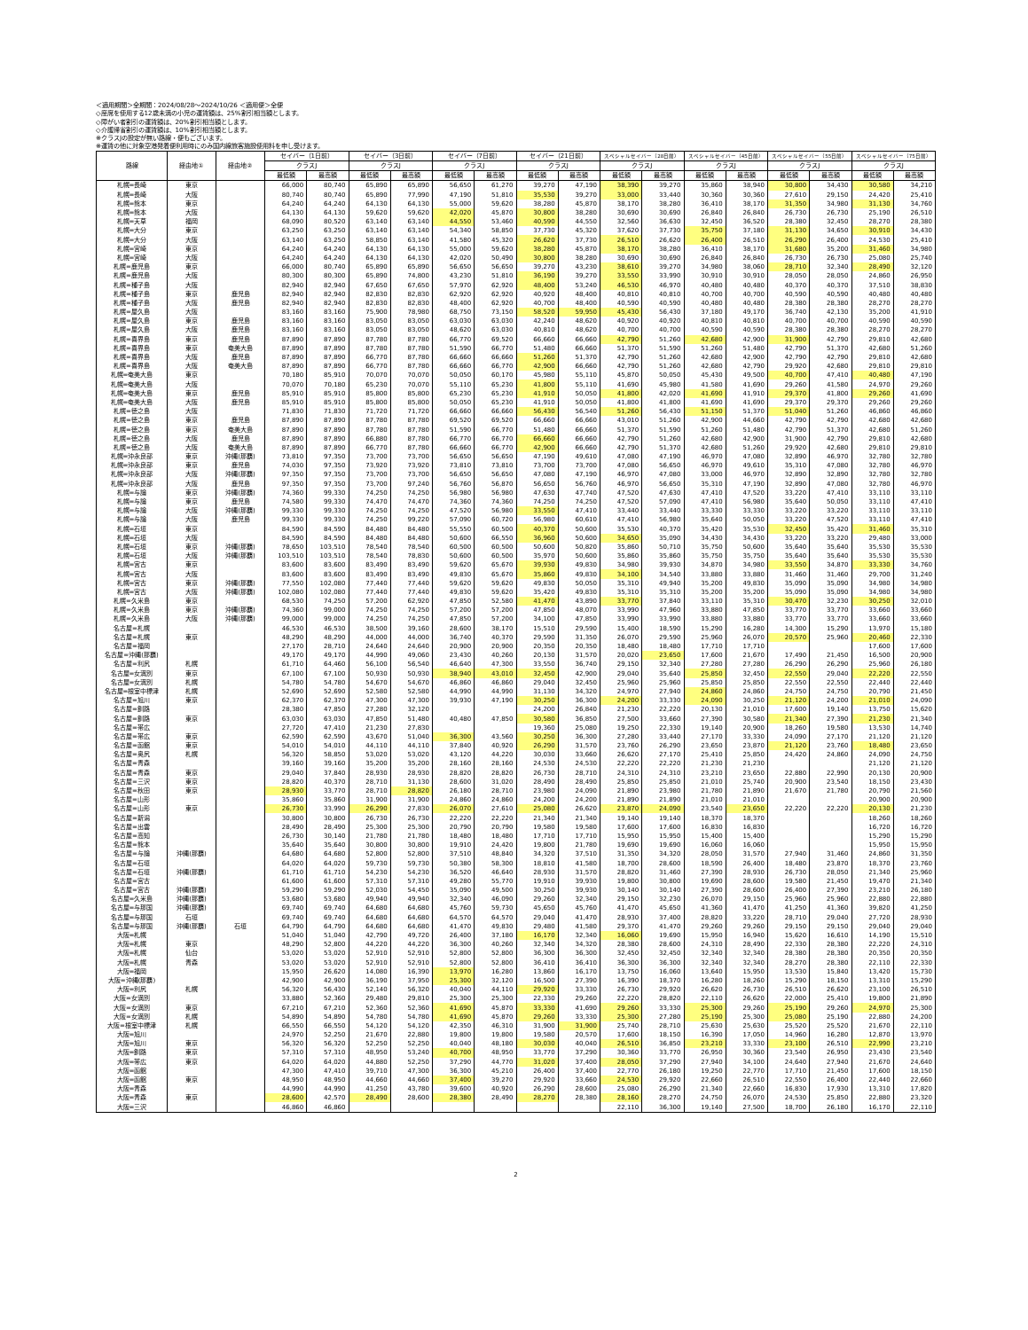＜適用期間＞全期間：2024/08/28～2024/10/26 ＜適用便＞全便
◇座席を使用する12歳未満の小児の運賃額は、25%割引相当額とします。
◇障がい者割引の運賃額は、20%割引相当額とします。
◇介護帰省割引の運賃額は、10%割引相当額とします。
※クラスJの設定が無い路線・便もございます。
※運賃の他に対象空港発着便利用時にのみ国内線旅客施設使用料を申し受けます。
| 路線 | 経由地① | 経由地② | セイバー（1日前） | | セイバー（3日前） | | セイバー（7日前） | | セイバー（21日前） | | スペシャルセイバー（28日前） | | スペシャルセイバー（45日前） | | スペシャルセイバー（55日前） | | スペシャルセイバー（75日前） | |
| --- | --- | --- | --- | --- | --- | --- | --- | --- | --- | --- | --- | --- | --- | --- | --- | --- | --- | --- |
| | | | クラスJ | | クラスJ | | クラスJ | | クラスJ | | クラスJ | | クラスJ | | クラスJ | | クラスJ | |
| | | | 最低額 | 最高額 | 最低額 | 最高額 | 最低額 | 最高額 | 最低額 | 最高額 | 最低額 | 最高額 | 最低額 | 最高額 | 最低額 | 最高額 | 最低額 | 最高額 |
| 札幌=長崎 | 東京 | | 66,000 | 80,740 | 65,890 | 65,890 | 56,650 | 61,270 | 39,270 | 47,190 | 38,390 | 39,270 | 35,860 | 38,940 | 30,800 | 34,430 | 30,580 | 34,210 |
| 札幌=長崎 | 大阪 | | 80,740 | 80,740 | 65,890 | 77,990 | 47,190 | 51,810 | 35,530 | 39,270 | 33,000 | 33,440 | 30,360 | 30,360 | 27,610 | 29,150 | 24,420 | 25,410 |
| 札幌=熊本 | 東京 | | 64,240 | 64,240 | 64,130 | 64,130 | 55,000 | 59,620 | 38,280 | 45,870 | 38,170 | 38,280 | 36,410 | 38,170 | 31,350 | 34,980 | 31,130 | 34,760 |
| 札幌=熊本 | 大阪 | | 64,130 | 64,130 | 59,620 | 59,620 | 42,020 | 45,870 | 30,800 | 38,280 | 30,690 | 30,690 | 26,840 | 26,840 | 26,730 | 26,730 | 25,190 | 26,510 |
| 札幌=天草 | 福岡 | | 68,090 | 80,520 | 63,140 | 63,140 | 44,550 | 53,460 | 40,590 | 44,550 | 32,560 | 36,630 | 32,450 | 36,520 | 28,380 | 32,450 | 28,270 | 28,380 |
| 札幌=大分 | 東京 | | 63,250 | 63,250 | 63,140 | 63,140 | 54,340 | 58,850 | 37,730 | 45,320 | 37,620 | 37,730 | 35,750 | 37,180 | 31,130 | 34,650 | 30,910 | 34,430 |
| 札幌=大分 | 大阪 | | 63,140 | 63,250 | 58,850 | 63,140 | 41,580 | 45,320 | 26,620 | 37,730 | 26,510 | 26,620 | 26,400 | 26,510 | 26,290 | 26,400 | 24,530 | 25,410 |
| 札幌=宮崎 | 東京 | | 64,240 | 64,240 | 64,130 | 64,130 | 55,000 | 59,620 | 38,280 | 45,870 | 38,170 | 38,280 | 36,410 | 38,170 | 31,680 | 35,200 | 31,460 | 34,980 |
| 札幌=宮崎 | 大阪 | | 64,240 | 64,240 | 64,130 | 64,130 | 42,020 | 50,490 | 30,800 | 38,280 | 30,690 | 30,690 | 26,840 | 26,840 | 26,730 | 26,730 | 25,080 | 25,740 |
| 札幌=鹿児島 | 東京 | | 66,000 | 80,740 | 65,890 | 65,890 | 56,650 | 56,650 | 39,270 | 43,230 | 38,610 | 39,270 | 34,980 | 38,060 | 28,710 | 32,340 | 28,490 | 32,120 |
| 札幌=鹿児島 | 大阪 | | 80,300 | 80,300 | 65,890 | 74,800 | 43,230 | 51,810 | 36,190 | 39,270 | 33,550 | 33,990 | 30,910 | 30,910 | 28,050 | 28,050 | 24,860 | 26,950 |
| 札幌=種子島 | 大阪 | | 82,940 | 82,940 | 67,650 | 67,650 | 57,970 | 62,920 | 48,400 | 53,240 | 46,530 | 46,970 | 40,480 | 40,480 | 40,370 | 40,370 | 37,510 | 38,830 |
| 札幌=種子島 | 東京 | 鹿児島 | 82,940 | 82,940 | 82,830 | 82,830 | 62,920 | 62,920 | 40,920 | 48,400 | 40,810 | 40,810 | 40,700 | 40,700 | 40,590 | 40,590 | 40,480 | 40,480 |
| 札幌=種子島 | 大阪 | 鹿児島 | 82,940 | 82,940 | 82,830 | 82,830 | 48,400 | 62,920 | 40,700 | 48,400 | 40,590 | 40,590 | 40,480 | 40,480 | 28,380 | 28,380 | 28,270 | 28,270 |
| 札幌=屋久島 | 大阪 | | 83,160 | 83,160 | 75,900 | 78,980 | 68,750 | 73,150 | 58,520 | 59,950 | 45,430 | 56,430 | 37,180 | 49,170 | 36,740 | 42,130 | 35,200 | 41,910 |
| 札幌=屋久島 | 東京 | 鹿児島 | 83,160 | 83,160 | 83,050 | 83,050 | 63,030 | 63,030 | 42,240 | 48,620 | 40,920 | 40,920 | 40,810 | 40,810 | 40,700 | 40,700 | 40,590 | 40,590 |
| 札幌=屋久島 | 大阪 | 鹿児島 | 83,160 | 83,160 | 83,050 | 83,050 | 48,620 | 63,030 | 40,810 | 48,620 | 40,700 | 40,700 | 40,590 | 40,590 | 28,380 | 28,380 | 28,270 | 28,270 |
| 札幌=喜界島 | 東京 | 鹿児島 | 87,890 | 87,890 | 87,780 | 87,780 | 66,770 | 69,520 | 66,660 | 66,660 | 42,790 | 51,260 | 42,680 | 42,900 | 31,900 | 42,790 | 29,810 | 42,680 |
| 札幌=喜界島 | 東京 | 奄美大島 | 87,890 | 87,890 | 87,780 | 87,780 | 51,590 | 66,770 | 51,480 | 66,660 | 51,370 | 51,590 | 51,260 | 51,480 | 42,790 | 51,370 | 42,680 | 51,260 |
| 札幌=喜界島 | 大阪 | 鹿児島 | 87,890 | 87,890 | 66,770 | 87,780 | 66,660 | 66,660 | 51,260 | 51,370 | 42,790 | 51,260 | 42,680 | 42,900 | 42,790 | 42,790 | 29,810 | 42,680 |
| 札幌=喜界島 | 大阪 | 奄美大島 | 87,890 | 87,890 | 66,770 | 87,780 | 66,660 | 66,770 | 42,900 | 66,660 | 42,790 | 51,260 | 42,680 | 42,790 | 29,920 | 42,680 | 29,810 | 29,810 |
| 札幌=奄美大島 | 東京 | | 70,180 | 85,910 | 70,070 | 70,070 | 50,050 | 60,170 | 45,980 | 55,110 | 45,870 | 50,050 | 45,430 | 49,500 | 40,700 | 47,410 | 40,480 | 47,190 |
| 札幌=奄美大島 | 大阪 | | 70,070 | 70,180 | 65,230 | 70,070 | 55,110 | 65,230 | 41,800 | 55,110 | 41,690 | 45,980 | 41,580 | 41,690 | 29,260 | 41,580 | 24,970 | 29,260 |
| 札幌=奄美大島 | 東京 | 鹿児島 | 85,910 | 85,910 | 85,800 | 85,800 | 65,230 | 65,230 | 41,910 | 50,050 | 41,800 | 42,020 | 41,690 | 41,910 | 29,370 | 41,800 | 29,260 | 41,690 |
| 札幌=奄美大島 | 大阪 | 鹿児島 | 85,910 | 85,910 | 85,800 | 85,800 | 50,050 | 65,230 | 41,910 | 50,050 | 41,800 | 41,800 | 41,690 | 41,690 | 29,370 | 29,370 | 29,260 | 29,260 |
| 札幌=徳之島 | 大阪 | | 71,830 | 71,830 | 71,720 | 71,720 | 66,660 | 66,660 | 56,430 | 56,540 | 51,260 | 56,430 | 51,150 | 51,370 | 51,040 | 51,260 | 46,860 | 46,860 |
| 札幌=徳之島 | 東京 | 鹿児島 | 87,890 | 87,890 | 87,780 | 87,780 | 69,520 | 69,520 | 66,660 | 66,660 | 43,010 | 51,260 | 42,900 | 44,660 | 42,790 | 42,790 | 42,680 | 42,680 |
| 札幌=徳之島 | 東京 | 奄美大島 | 87,890 | 87,890 | 87,780 | 87,780 | 51,590 | 66,770 | 51,480 | 66,660 | 51,370 | 51,590 | 51,260 | 51,480 | 42,790 | 51,370 | 42,680 | 51,260 |
| 札幌=徳之島 | 大阪 | 鹿児島 | 87,890 | 87,890 | 66,880 | 87,780 | 66,770 | 66,770 | 66,660 | 66,660 | 42,790 | 51,260 | 42,680 | 42,900 | 31,900 | 42,790 | 29,810 | 42,680 |
| 札幌=徳之島 | 大阪 | 奄美大島 | 87,890 | 87,890 | 66,770 | 87,780 | 66,660 | 66,770 | 42,900 | 66,660 | 42,790 | 51,370 | 42,680 | 51,260 | 29,920 | 42,680 | 29,810 | 29,810 |
| 札幌=沖永良部 | 東京 | 沖縄(那覇) | 73,810 | 97,350 | 73,700 | 73,700 | 56,650 | 56,650 | 47,190 | 49,610 | 47,080 | 47,190 | 46,970 | 47,080 | 32,890 | 46,970 | 32,780 | 32,780 |
| 札幌=沖永良部 | 東京 | 鹿児島 | 74,030 | 97,350 | 73,920 | 73,920 | 73,810 | 73,810 | 73,700 | 73,700 | 47,080 | 56,650 | 46,970 | 49,610 | 35,310 | 47,080 | 32,780 | 46,970 |
| 札幌=沖永良部 | 大阪 | 沖縄(那覇) | 97,350 | 97,350 | 73,700 | 73,700 | 56,650 | 56,650 | 47,080 | 47,190 | 46,970 | 47,080 | 33,000 | 46,970 | 32,890 | 32,890 | 32,780 | 32,780 |
| 札幌=沖永良部 | 大阪 | 鹿児島 | 97,350 | 97,350 | 73,700 | 97,240 | 56,760 | 56,870 | 56,650 | 56,760 | 46,970 | 56,650 | 35,310 | 47,190 | 32,890 | 47,080 | 32,780 | 46,970 |
| 札幌=与論 | 東京 | 沖縄(那覇) | 74,360 | 99,330 | 74,250 | 74,250 | 56,980 | 56,980 | 47,630 | 47,740 | 47,520 | 47,630 | 47,410 | 47,520 | 33,220 | 47,410 | 33,110 | 33,110 |
| 札幌=与論 | 東京 | 鹿児島 | 74,580 | 99,330 | 74,470 | 74,470 | 74,360 | 74,360 | 74,250 | 74,250 | 47,520 | 57,090 | 47,410 | 56,980 | 35,640 | 50,050 | 33,110 | 47,410 |
| 札幌=与論 | 大阪 | 沖縄(那覇) | 99,330 | 99,330 | 74,250 | 74,250 | 47,520 | 56,980 | 33,550 | 47,410 | 33,440 | 33,440 | 33,330 | 33,330 | 33,220 | 33,220 | 33,110 | 33,110 |
| 札幌=与論 | 大阪 | 鹿児島 | 99,330 | 99,330 | 74,250 | 99,220 | 57,090 | 60,720 | 56,980 | 60,610 | 47,410 | 56,980 | 35,640 | 50,050 | 33,220 | 47,520 | 33,110 | 47,410 |
| 札幌=石垣 | 東京 | | 84,590 | 84,590 | 84,480 | 84,480 | 55,550 | 60,500 | 40,370 | 50,600 | 35,530 | 40,370 | 35,420 | 35,530 | 32,450 | 35,420 | 31,460 | 35,310 |
| 札幌=石垣 | 大阪 | | 84,590 | 84,590 | 84,480 | 84,480 | 50,600 | 66,550 | 36,960 | 50,600 | 34,650 | 35,090 | 34,430 | 34,430 | 33,220 | 33,220 | 29,480 | 33,000 |
| 札幌=石垣 | 東京 | 沖縄(那覇) | 78,650 | 103,510 | 78,540 | 78,540 | 60,500 | 60,500 | 50,600 | 50,820 | 35,860 | 50,710 | 35,750 | 50,600 | 35,640 | 35,640 | 35,530 | 35,530 |
| 札幌=石垣 | 大阪 | 沖縄(那覇) | 103,510 | 103,510 | 78,540 | 78,830 | 50,600 | 60,500 | 35,970 | 50,600 | 35,860 | 35,860 | 35,750 | 35,750 | 35,640 | 35,640 | 35,530 | 35,530 |
| 札幌=宮古 | 東京 | | 83,600 | 83,600 | 83,490 | 83,490 | 59,620 | 65,670 | 39,930 | 49,830 | 34,980 | 39,930 | 34,870 | 34,980 | 33,550 | 34,870 | 33,330 | 34,760 |
| 札幌=宮古 | 大阪 | | 83,600 | 83,600 | 83,490 | 83,490 | 49,830 | 65,670 | 35,860 | 49,830 | 34,100 | 34,540 | 33,880 | 33,880 | 31,460 | 31,460 | 29,700 | 31,240 |
| 札幌=宮古 | 東京 | 沖縄(那覇) | 77,550 | 102,080 | 77,440 | 77,440 | 59,620 | 59,620 | 49,830 | 50,050 | 35,310 | 49,940 | 35,200 | 49,830 | 35,090 | 35,090 | 34,980 | 34,980 |
| 札幌=宮古 | 大阪 | 沖縄(那覇) | 102,080 | 102,080 | 77,440 | 77,440 | 49,830 | 59,620 | 35,420 | 49,830 | 35,310 | 35,310 | 35,200 | 35,200 | 35,090 | 35,090 | 34,980 | 34,980 |
| 札幌=久米島 | 東京 | | 68,530 | 74,250 | 57,200 | 62,920 | 47,850 | 52,580 | 41,470 | 43,890 | 33,770 | 37,840 | 33,110 | 35,310 | 30,470 | 32,230 | 30,250 | 32,010 |
| 札幌=久米島 | 東京 | 沖縄(那覇) | 74,360 | 99,000 | 74,250 | 74,250 | 57,200 | 57,200 | 47,850 | 48,070 | 33,990 | 47,960 | 33,880 | 47,850 | 33,770 | 33,770 | 33,660 | 33,660 |
| 札幌=久米島 | 大阪 | 沖縄(那覇) | 99,000 | 99,000 | 74,250 | 74,250 | 47,850 | 57,200 | 34,100 | 47,850 | 33,990 | 33,990 | 33,880 | 33,880 | 33,770 | 33,770 | 33,660 | 33,660 |
| 名古屋=札幌 | | | 46,530 | 46,530 | 38,500 | 39,160 | 28,600 | 38,170 | 15,510 | 29,590 | 15,400 | 18,590 | 15,290 | 16,280 | 14,300 | 15,290 | 13,970 | 15,180 |
| 名古屋=札幌 | 東京 | | 48,290 | 48,290 | 44,000 | 44,000 | 36,740 | 40,370 | 29,590 | 31,350 | 26,070 | 29,590 | 25,960 | 26,070 | 20,570 | 25,960 | 20,460 | 22,330 |
| 名古屋=福岡 | | | 27,170 | 28,710 | 24,640 | 24,640 | 20,900 | 20,900 | 20,350 | 20,350 | 18,480 | 18,480 | 17,710 | 17,710 | | | 17,600 | 17,600 |
| 名古屋=沖縄(那覇) | | | 49,170 | 49,170 | 44,990 | 49,060 | 23,430 | 40,260 | 20,130 | 31,570 | 20,020 | 23,650 | 17,600 | 21,670 | 17,490 | 21,450 | 16,500 | 20,900 |
| 名古屋=利尻 | 札幌 | | 61,710 | 64,460 | 56,100 | 56,540 | 46,640 | 47,300 | 33,550 | 36,740 | 29,150 | 32,340 | 27,280 | 27,280 | 26,290 | 26,290 | 25,960 | 26,180 |
| 名古屋=女満別 | 東京 | | 67,100 | 67,100 | 50,930 | 50,930 | 38,940 | 43,010 | 32,450 | 42,900 | 29,040 | 35,640 | 25,850 | 32,450 | 22,550 | 29,040 | 22,220 | 22,550 |
| 名古屋=女満別 | 札幌 | | 54,780 | 54,780 | 54,670 | 54,670 | 46,860 | 46,860 | 29,040 | 32,450 | 25,960 | 25,960 | 25,850 | 25,850 | 22,550 | 22,550 | 22,440 | 22,440 |
| 名古屋=根室中標津 | 札幌 | | 52,690 | 52,690 | 52,580 | 52,580 | 44,990 | 44,990 | 31,130 | 34,320 | 24,970 | 27,940 | 24,860 | 24,860 | 24,750 | 24,750 | 20,790 | 21,450 |
| 名古屋=旭川 | 東京 | | 62,370 | 62,370 | 47,300 | 47,300 | 39,930 | 47,190 | 30,250 | 36,300 | 24,200 | 33,330 | 24,090 | 30,250 | 21,120 | 24,200 | 21,010 | 24,090 |
| 名古屋=釧路 | | | 28,380 | 47,850 | 27,280 | 32,120 | | | 24,200 | 26,840 | 21,230 | 22,220 | 20,130 | 21,010 | 17,600 | 19,140 | 13,750 | 15,620 |
| 名古屋=釧路 | 東京 | | 63,030 | 63,030 | 47,850 | 51,480 | 40,480 | 47,850 | 30,580 | 36,850 | 27,500 | 33,660 | 27,390 | 30,580 | 21,340 | 27,390 | 21,230 | 21,340 |
| 名古屋=帯広 | | | 27,720 | 47,410 | 21,230 | 27,830 | | | 19,360 | 25,080 | 19,250 | 22,330 | 19,140 | 20,900 | 18,260 | 19,580 | 13,530 | 14,740 |
| 名古屋=帯広 | 東京 | | 62,590 | 62,590 | 43,670 | 51,040 | 36,300 | 43,560 | 30,250 | 36,300 | 27,280 | 33,440 | 27,170 | 33,330 | 24,090 | 27,170 | 21,120 | 21,120 |
| 名古屋=函館 | 東京 | | 54,010 | 54,010 | 44,110 | 44,110 | 37,840 | 40,920 | 26,290 | 31,570 | 23,760 | 26,290 | 23,650 | 23,870 | 21,120 | 23,760 | 18,480 | 23,650 |
| 名古屋=奥尻 | 札幌 | | 56,320 | 58,850 | 53,020 | 53,020 | 43,120 | 44,220 | 30,030 | 33,660 | 26,620 | 27,170 | 25,410 | 25,850 | 24,420 | 24,860 | 24,090 | 24,750 |
| 名古屋=青森 | | | 39,160 | 39,160 | 35,200 | 35,200 | 28,160 | 28,160 | 24,530 | 24,530 | 22,220 | 22,220 | 21,230 | 21,230 | | | 21,120 | 21,120 |
| 名古屋=青森 | 東京 | | 29,040 | 37,840 | 28,930 | 28,930 | 28,820 | 28,820 | 26,730 | 28,710 | 24,310 | 24,310 | 23,210 | 23,650 | 22,880 | 22,990 | 20,130 | 20,900 |
| 名古屋=三沢 | 東京 | | 28,820 | 40,370 | 28,710 | 31,130 | 28,600 | 31,020 | 28,490 | 28,490 | 25,850 | 25,850 | 21,010 | 25,740 | 20,900 | 23,540 | 18,150 | 23,430 |
| 名古屋=秋田 | 東京 | | 28,930 | 33,770 | 28,710 | 28,820 | 26,180 | 28,710 | 23,980 | 24,090 | 21,890 | 23,980 | 21,780 | 21,890 | 21,670 | 21,780 | 20,790 | 21,560 |
| 名古屋=山形 | | | 35,860 | 35,860 | 31,900 | 31,900 | 24,860 | 24,860 | 24,200 | 24,200 | 21,890 | 21,890 | 21,010 | 21,010 | | | 20,900 | 20,900 |
| 名古屋=山形 | 東京 | | 26,730 | 33,990 | 26,290 | 27,830 | 26,070 | 27,610 | 25,080 | 26,620 | 23,870 | 24,090 | 23,540 | 23,650 | 22,220 | 22,220 | 20,130 | 21,230 |
| 名古屋=新潟 | | | 30,800 | 30,800 | 26,730 | 26,730 | 22,220 | 22,220 | 21,340 | 21,340 | 19,140 | 19,140 | 18,370 | 18,370 | | | 18,260 | 18,260 |
| 名古屋=出雲 | | | 28,490 | 28,490 | 25,300 | 25,300 | 20,790 | 20,790 | 19,580 | 19,580 | 17,600 | 17,600 | 16,830 | 16,830 | | | 16,720 | 16,720 |
| 名古屋=高知 | | | 26,730 | 30,140 | 21,780 | 21,780 | 18,480 | 18,480 | 17,710 | 17,710 | 15,950 | 15,950 | 15,400 | 15,400 | | | 15,290 | 15,290 |
| 名古屋=熊本 | | | 35,640 | 35,640 | 30,800 | 30,800 | 19,910 | 24,420 | 19,800 | 21,780 | 19,690 | 19,690 | 16,060 | 16,060 | | | 15,950 | 15,950 |
| 名古屋=与論 | 沖縄(那覇) | | 64,680 | 64,680 | 52,800 | 52,800 | 37,510 | 48,840 | 34,320 | 37,510 | 31,350 | 34,320 | 28,050 | 31,570 | 27,940 | 31,460 | 24,860 | 31,350 |
| 名古屋=石垣 | | | 64,020 | 64,020 | 59,730 | 59,730 | 50,380 | 58,300 | 18,810 | 41,580 | 18,700 | 28,600 | 18,590 | 26,400 | 18,480 | 23,870 | 18,370 | 23,760 |
| 名古屋=石垣 | 沖縄(那覇) | | 61,710 | 61,710 | 54,230 | 54,230 | 36,520 | 46,640 | 28,930 | 31,570 | 28,820 | 31,460 | 27,390 | 28,930 | 26,730 | 28,050 | 21,340 | 25,960 |
| 名古屋=宮古 | | | 61,600 | 61,600 | 57,310 | 57,310 | 49,280 | 55,770 | 19,910 | 39,930 | 19,800 | 30,800 | 19,690 | 28,600 | 19,580 | 21,450 | 19,470 | 21,340 |
| 名古屋=宮古 | 沖縄(那覇) | | 59,290 | 59,290 | 52,030 | 54,450 | 35,090 | 49,500 | 30,250 | 39,930 | 30,140 | 30,140 | 27,390 | 28,600 | 26,400 | 27,390 | 23,210 | 26,180 |
| 名古屋=久米島 | 沖縄(那覇) | | 53,680 | 53,680 | 49,940 | 49,940 | 32,340 | 46,090 | 29,260 | 32,340 | 29,150 | 32,230 | 26,070 | 29,150 | 25,960 | 25,960 | 22,880 | 22,880 |
| 名古屋=与那国 | 沖縄(那覇) | | 69,740 | 69,740 | 64,680 | 64,680 | 45,760 | 59,730 | 45,650 | 45,760 | 41,470 | 45,650 | 41,360 | 41,470 | 41,250 | 41,360 | 39,820 | 41,250 |
| 名古屋=与那国 | 石垣 | | 69,740 | 69,740 | 64,680 | 64,680 | 64,570 | 64,570 | 29,040 | 41,470 | 28,930 | 37,400 | 28,820 | 33,220 | 28,710 | 29,040 | 27,720 | 28,930 |
| 名古屋=与那国 | 沖縄(那覇) | 石垣 | 64,790 | 64,790 | 64,680 | 64,680 | 41,470 | 49,830 | 29,480 | 41,580 | 29,370 | 41,470 | 29,260 | 29,260 | 29,150 | 29,150 | 29,040 | 29,040 |
| 大阪=札幌 | | | 51,040 | 51,040 | 42,790 | 49,720 | 26,400 | 37,180 | 16,170 | 32,340 | 16,060 | 19,690 | 15,950 | 16,940 | 15,620 | 16,610 | 14,190 | 15,510 |
| 大阪=札幌 | 東京 | | 48,290 | 52,800 | 44,220 | 44,220 | 36,300 | 40,260 | 32,340 | 34,320 | 28,380 | 28,600 | 24,310 | 28,490 | 22,330 | 28,380 | 22,220 | 24,310 |
| 大阪=札幌 | 仙台 | | 53,020 | 53,020 | 52,910 | 52,910 | 52,800 | 52,800 | 36,300 | 36,300 | 32,450 | 32,450 | 32,340 | 32,340 | 28,380 | 28,380 | 20,350 | 20,350 |
| 大阪=札幌 | 青森 | | 53,020 | 53,020 | 52,910 | 52,910 | 52,800 | 52,800 | 36,410 | 36,410 | 36,300 | 36,300 | 32,340 | 32,340 | 28,270 | 28,380 | 22,110 | 22,330 |
| 大阪=福岡 | | | 15,950 | 26,620 | 14,080 | 16,390 | 13,970 | 16,280 | 13,860 | 16,170 | 13,750 | 16,060 | 13,640 | 15,950 | 13,530 | 15,840 | 13,420 | 15,730 |
| 大阪=沖縄(那覇) | | | 42,900 | 42,900 | 36,190 | 37,950 | 25,300 | 32,120 | 16,500 | 27,390 | 16,390 | 18,370 | 16,280 | 18,260 | 15,290 | 18,150 | 13,310 | 15,290 |
| 大阪=利尻 | 札幌 | | 56,320 | 56,430 | 52,140 | 56,320 | 40,040 | 44,110 | 29,920 | 33,330 | 26,730 | 29,920 | 26,620 | 26,730 | 26,510 | 26,620 | 23,100 | 26,510 |
| 大阪=女満別 | | | 33,880 | 52,360 | 29,480 | 29,810 | 25,300 | 25,300 | 22,330 | 29,260 | 22,220 | 28,820 | 22,110 | 26,620 | 22,000 | 25,410 | 19,800 | 21,890 |
| 大阪=女満別 | 東京 | | 67,210 | 67,210 | 52,360 | 52,360 | 41,690 | 45,870 | 33,330 | 41,690 | 29,260 | 33,330 | 25,300 | 29,260 | 25,190 | 29,260 | 24,970 | 25,300 |
| 大阪=女満別 | 札幌 | | 54,890 | 54,890 | 54,780 | 54,780 | 41,690 | 45,870 | 29,260 | 33,330 | 25,300 | 27,280 | 25,190 | 25,300 | 25,080 | 25,190 | 22,880 | 24,200 |
| 大阪=根室中標津 | 札幌 | | 66,550 | 66,550 | 54,120 | 54,120 | 42,350 | 46,310 | 31,900 | 31,900 | 25,740 | 28,710 | 25,630 | 25,630 | 25,520 | 25,520 | 21,670 | 22,110 |
| 大阪=旭川 | | | 24,970 | 52,250 | 21,670 | 22,880 | 19,800 | 19,800 | 19,580 | 20,570 | 17,600 | 18,150 | 16,390 | 17,050 | 14,960 | 16,280 | 12,870 | 13,970 |
| 大阪=旭川 | 東京 | | 56,320 | 56,320 | 52,250 | 52,250 | 40,040 | 48,180 | 30,030 | 40,040 | 26,510 | 36,850 | 23,210 | 33,330 | 23,100 | 26,510 | 22,990 | 23,210 |
| 大阪=釧路 | 東京 | | 57,310 | 57,310 | 48,950 | 53,240 | 40,700 | 48,950 | 33,770 | 37,290 | 30,360 | 33,770 | 26,950 | 30,360 | 23,540 | 26,950 | 23,430 | 23,540 |
| 大阪=帯広 | 東京 | | 64,020 | 64,020 | 44,880 | 52,250 | 37,290 | 44,770 | 31,020 | 37,400 | 28,050 | 37,290 | 27,940 | 34,100 | 24,640 | 27,940 | 21,670 | 24,640 |
| 大阪=函館 | | | 47,300 | 47,410 | 39,710 | 47,300 | 36,300 | 45,210 | 26,400 | 37,400 | 22,770 | 26,180 | 19,250 | 22,770 | 17,710 | 21,450 | 17,600 | 18,150 |
| 大阪=函館 | 東京 | | 48,950 | 48,950 | 44,660 | 44,660 | 37,400 | 39,270 | 29,920 | 33,660 | 24,530 | 29,920 | 22,660 | 26,510 | 22,550 | 26,400 | 22,440 | 22,660 |
| 大阪=青森 | | | 44,990 | 44,990 | 41,250 | 43,780 | 39,600 | 40,920 | 26,290 | 28,600 | 25,080 | 26,290 | 21,340 | 22,660 | 16,830 | 17,930 | 13,310 | 17,820 |
| 大阪=青森 | 東京 | | 28,600 | 42,570 | 28,490 | 28,600 | 28,380 | 28,490 | 28,270 | 28,380 | 28,160 | 28,270 | 24,750 | 26,070 | 24,530 | 25,850 | 22,880 | 23,320 |
| 大阪=三沢 | | | 46,860 | 46,860 | | | | | | | 22,110 | 36,300 | 19,140 | 27,500 | 18,700 | 26,180 | 16,170 | 22,110 |
2